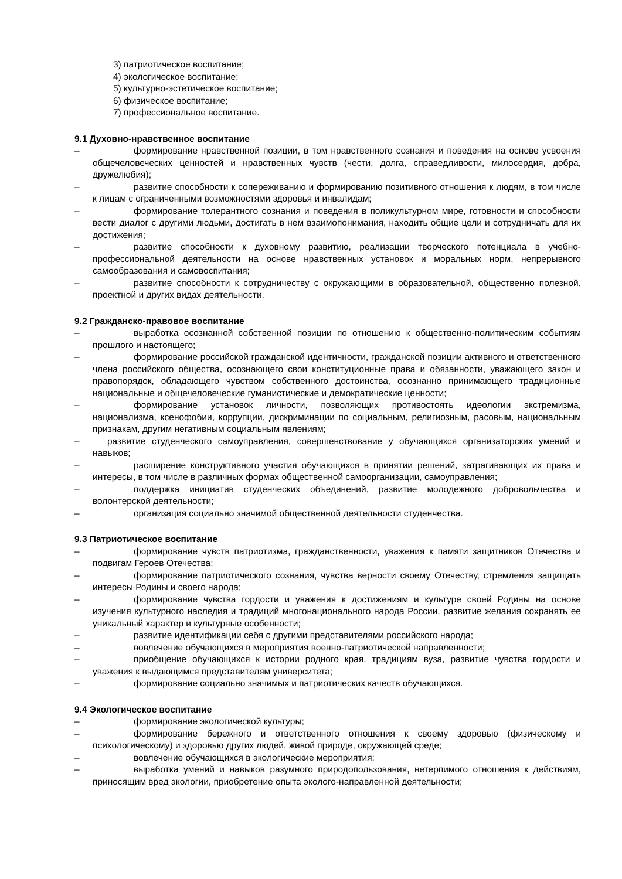3) патриотическое воспитание;
4) экологическое воспитание;
5) культурно-эстетическое воспитание;
6) физическое воспитание;
7) профессиональное воспитание.
9.1 Духовно-нравственное воспитание
– формирование нравственной позиции, в том нравственного сознания и поведения на основе усвоения общечеловеческих ценностей и нравственных чувств (чести, долга, справедливости, милосердия, добра, дружелюбия);
– развитие способности к сопереживанию и формированию позитивного отношения к людям, в том числе к лицам с ограниченными возможностями здоровья и инвалидам;
– формирование толерантного сознания и поведения в поликультурном мире, готовности и способности вести диалог с другими людьми, достигать в нем взаимопонимания, находить общие цели и сотрудничать для их достижения;
– развитие способности к духовному развитию, реализации творческого потенциала в учебно-профессиональной деятельности на основе нравственных установок и моральных норм, непрерывного самообразования и самовоспитания;
– развитие способности к сотрудничеству с окружающими в образовательной, общественно полезной, проектной и других видах деятельности.
9.2 Гражданско-правовое воспитание
– выработка осознанной собственной позиции по отношению к общественно-политическим событиям прошлого и настоящего;
– формирование российской гражданской идентичности, гражданской позиции активного и ответственного члена российского общества, осознающего свои конституционные права и обязанности, уважающего закон и правопорядок, обладающего чувством собственного достоинства, осознанно принимающего традиционные национальные и общечеловеческие гуманистические и демократические ценности;
– формирование установок личности, позволяющих противостоять идеологии экстремизма, национализма, ксенофобии, коррупции, дискриминации по социальным, религиозным, расовым, национальным признакам, другим негативным социальным явлениям;
– развитие студенческого самоуправления, совершенствование у обучающихся организаторских умений и навыков;
– расширение конструктивного участия обучающихся в принятии решений, затрагивающих их права и интересы, в том числе в различных формах общественной самоорганизации, самоуправления;
– поддержка инициатив студенческих объединений, развитие молодежного добровольчества и волонтерской деятельности;
– организация социально значимой общественной деятельности студенчества.
9.3 Патриотическое воспитание
– формирование чувств патриотизма, гражданственности, уважения к памяти защитников Отечества и подвигам Героев Отечества;
– формирование патриотического сознания, чувства верности своему Отечеству, стремления защищать интересы Родины и своего народа;
– формирование чувства гордости и уважения к достижениям и культуре своей Родины на основе изучения культурного наследия и традиций многонационального народа России, развитие желания сохранять ее уникальный характер и культурные особенности;
– развитие идентификации себя с другими представителями российского народа;
– вовлечение обучающихся в мероприятия военно-патриотической направленности;
– приобщение обучающихся к истории родного края, традициям вуза, развитие чувства гордости и уважения к выдающимся представителям университета;
– формирование социально значимых и патриотических качеств обучающихся.
9.4 Экологическое воспитание
– формирование экологической культуры;
– формирование бережного и ответственного отношения к своему здоровью (физическому и психологическому) и здоровью других людей, живой природе, окружающей среде;
– вовлечение обучающихся в экологические мероприятия;
– выработка умений и навыков разумного природопользования, нетерпимого отношения к действиям, приносящим вред экологии, приобретение опыта эколого-направленной деятельности;